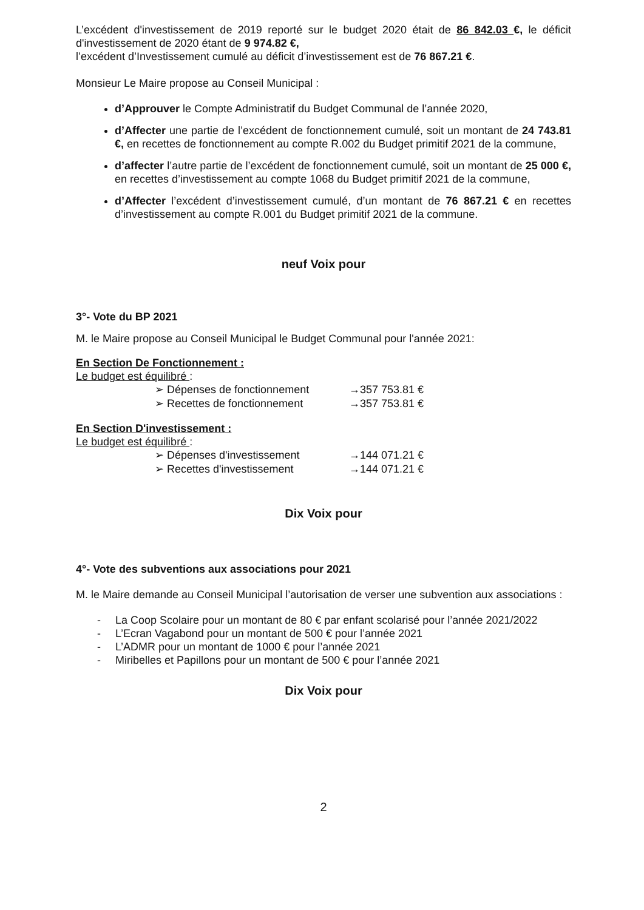L’excédent d'investissement de 2019 reporté sur le budget 2020 était de 86 842.03 €, le déficit d'investissement de 2020 étant de 9 974.82 €,
l’excédent d’Investissement cumulé au déficit d’investissement est de 76 867.21 €.
Monsieur Le Maire propose au Conseil Municipal :
d’Approuver le Compte Administratif du Budget Communal de l’année 2020,
d’Affecter une partie de l’excédent de fonctionnement cumulé, soit un montant de 24 743.81 €, en recettes de fonctionnement au compte R.002 du Budget primitif 2021 de la commune,
d’affecter l’autre partie de l’excédent de fonctionnement cumulé, soit un montant de 25 000 €, en recettes d’investissement au compte 1068 du Budget primitif 2021 de la commune,
d’Affecter l’excédent d’investissement cumulé, d’un montant de 76 867.21 € en recettes d’investissement au compte R.001 du Budget primitif 2021 de la commune.
neuf Voix pour
3°- Vote du BP 2021
M. le Maire propose au Conseil Municipal le Budget Communal pour l'année 2021:
En Section De Fonctionnement :
Le budget est équilibré :
➢ Dépenses de fonctionnement →357 753.81 €
➢ Recettes de fonctionnement →357 753.81 €
En Section D'investissement :
Le budget est équilibré :
➢ Dépenses d'investissement →144 071.21 €
➢ Recettes d'investissement →144 071.21 €
Dix Voix pour
4°- Vote des subventions aux associations pour 2021
M. le Maire demande au Conseil Municipal l’autorisation de verser une subvention aux associations :
- La Coop Scolaire pour un montant de 80 € par enfant scolarisé pour l’année 2021/2022
- L’Ecran Vagabond pour un montant de 500 € pour l’année 2021
- L’ADMR pour un montant de 1000 € pour l’année 2021
- Miribelles et Papillons pour un montant de 500 € pour l’année 2021
Dix Voix pour
2